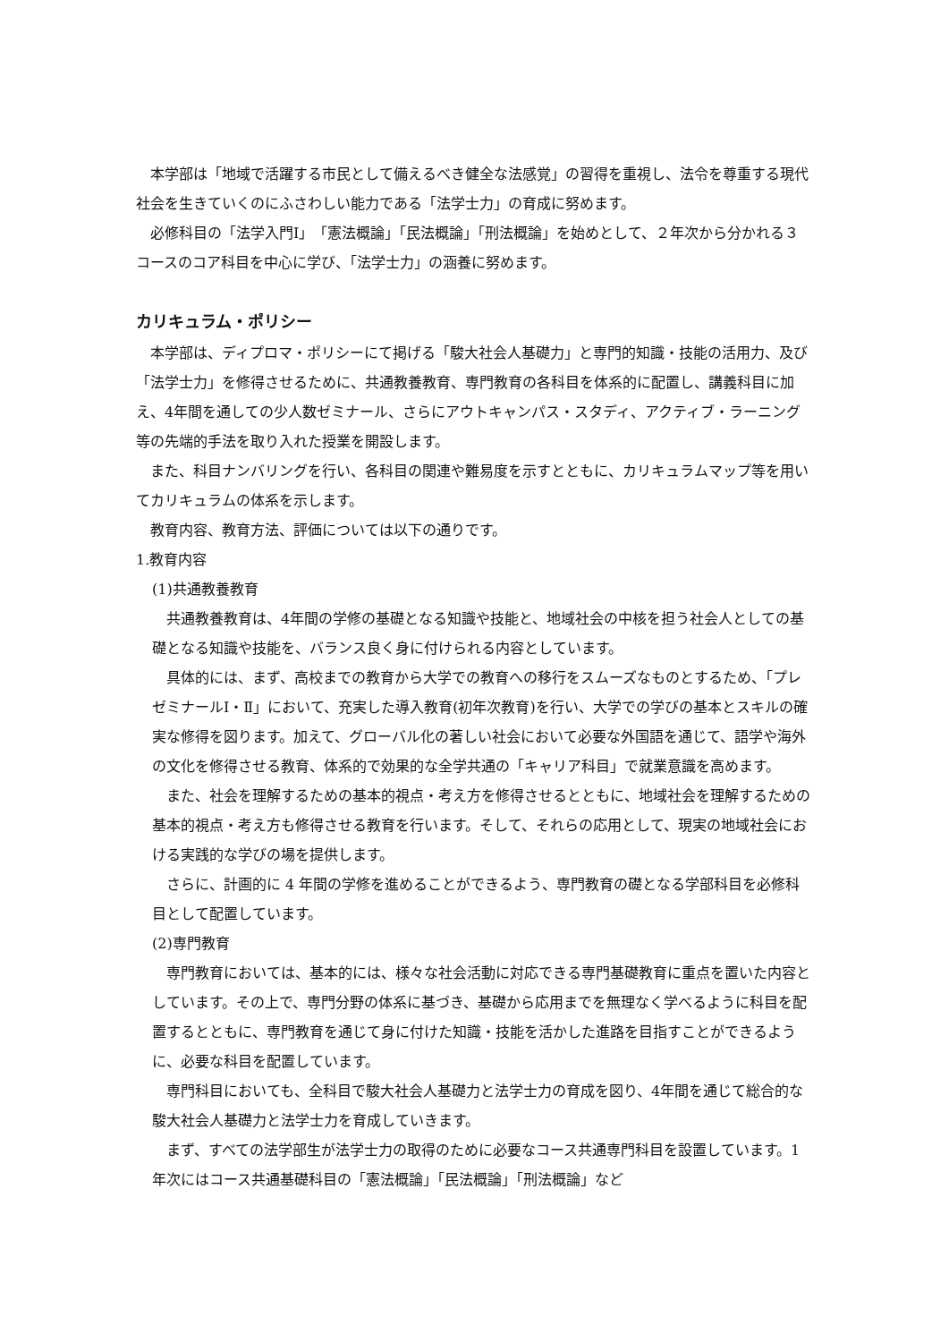本学部は「地域で活躍する市民として備えるべき健全な法感覚」の習得を重視し、法令を尊重する現代社会を生きていくのにふさわしい能力である「法学士力」の育成に努めます。
必修科目の「法学入門Ⅰ」「憲法概論」「民法概論」「刑法概論」を始めとして、２年次から分かれる３コースのコア科目を中心に学び、「法学士力」の涵養に努めます。
カリキュラム・ポリシー
本学部は、ディプロマ・ポリシーにて掲げる「駿大社会人基礎力」と専門的知識・技能の活用力、及び「法学士力」を修得させるために、共通教養教育、専門教育の各科目を体系的に配置し、講義科目に加え、4年間を通しての少人数ゼミナール、さらにアウトキャンパス・スタディ、アクティブ・ラーニング等の先端的手法を取り入れた授業を開設します。
また、科目ナンバリングを行い、各科目の関連や難易度を示すとともに、カリキュラムマップ等を用いてカリキュラムの体系を示します。
教育内容、教育方法、評価については以下の通りです。
1.教育内容
(1)共通教養教育
共通教養教育は、4年間の学修の基礎となる知識や技能と、地域社会の中核を担う社会人としての基礎となる知識や技能を、バランス良く身に付けられる内容としています。
具体的には、まず、高校までの教育から大学での教育への移行をスムーズなものとするため、「プレゼミナールⅠ・Ⅱ」において、充実した導入教育(初年次教育)を行い、大学での学びの基本とスキルの確実な修得を図ります。加えて、グローバル化の著しい社会において必要な外国語を通じて、語学や海外の文化を修得させる教育、体系的で効果的な全学共通の「キャリア科目」で就業意識を高めます。
また、社会を理解するための基本的視点・考え方を修得させるとともに、地域社会を理解するための基本的視点・考え方も修得させる教育を行います。そして、それらの応用として、現実の地域社会における実践的な学びの場を提供します。
さらに、計画的に 4 年間の学修を進めることができるよう、専門教育の礎となる学部科目を必修科目として配置しています。
(2)専門教育
専門教育においては、基本的には、様々な社会活動に対応できる専門基礎教育に重点を置いた内容としています。その上で、専門分野の体系に基づき、基礎から応用までを無理なく学べるように科目を配置するとともに、専門教育を通じて身に付けた知識・技能を活かした進路を目指すことができるように、必要な科目を配置しています。
専門科目においても、全科目で駿大社会人基礎力と法学士力の育成を図り、4年間を通じて総合的な駿大社会人基礎力と法学士力を育成していきます。
まず、すべての法学部生が法学士力の取得のために必要なコース共通専門科目を設置しています。1年次にはコース共通基礎科目の「憲法概論」「民法概論」「刑法概論」など